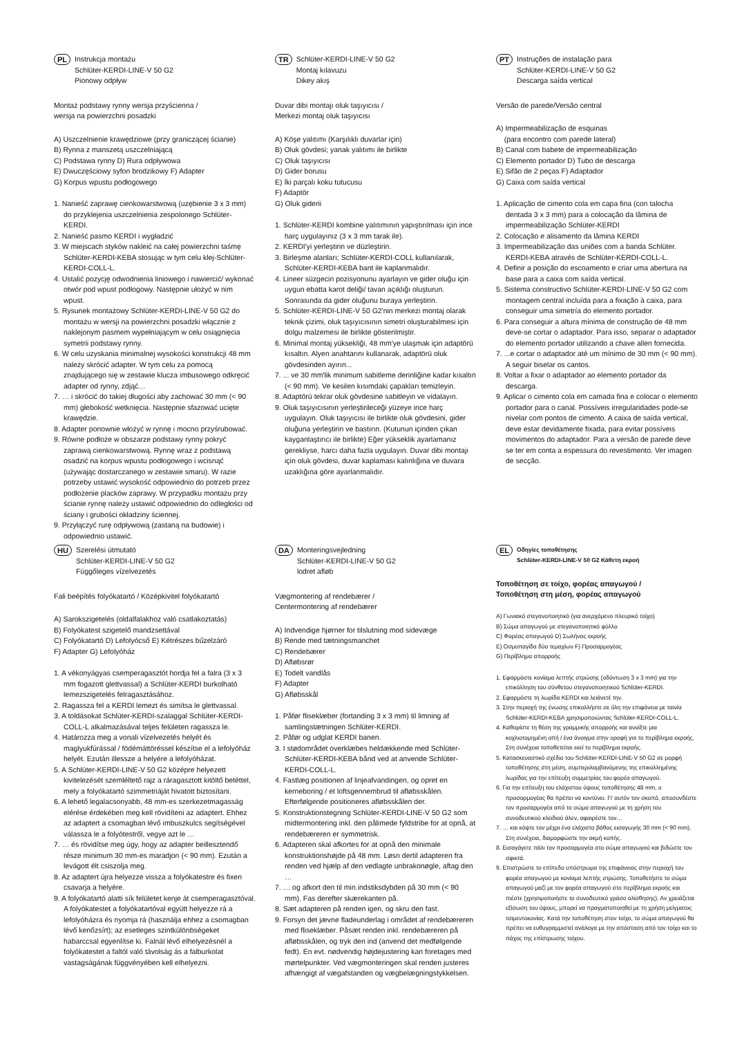PL
Instrukcja montażu
Schlüter-KERDI-LINE-V 50 G2
Pionowy odpływ
Montaż podstawy rynny wersja przyścienna /
wersja na powierzchni posadzki
A) Uszczelnienie krawędziowe (przy graniczącej ścianie)
B) Rynna z manszetą uszczelniającą
C) Podstawa rynny D) Rura odpływowa
E) Dwuczęściowy syfon brodzikowy F) Adapter
G) Korpus wpustu podłogowego
1. Nanieść zaprawę cienkowarstwową (uzębienie 3 x 3 mm) do przyklejenia uszczelnienia zespolonego Schlüter-KERDI.
2. Nanieść pasmo KERDI i wygładzić
3. W miejscach styków nakleić na całej powierzchni taśmę Schlüter-KERDI-KEBA stosując w tym celu klej-Schlüter-KERDI-COLL-L.
4. Ustalić pozycję odwodnienia liniowego i nawiercić/ wykonać otwór pod wpust podłogowy. Następnie ułożyć w nim wpust.
5. Rysunek montażowy Schlüter-KERDI-LINE-V 50 G2 do montażu w wersji na powierzchni posadzki włącznie z naklejonym pasmem wypełniającym w celu osiągnięcia symetrii podstawy rynny.
6. W celu uzyskania minimalnej wysokości konstrukcji 48 mm należy skrócić adapter. W tym celu za pomocą znajdującego się w zestawie klucza imbusowego odkręcić adapter od rynny, zdjąć…
7. … i skrócić do takiej długości aby zachować 30 mm (< 90 mm) głebokość wetknięcia. Następnie sfazować ucięte krawędzie.
8. Adapter ponownie włożyć w rynnę i mocno przyśrubować.
9. Równe podłoże w obszarze podstawy rynny pokryć zaprawą cienkowarstwową. Rynnę wraz z podstawą osadzić na korpus wpustu podłogowego i wcisnąć (używając dostarczanego w zestawie smaru). W razie potrzeby ustawić wysokość odpowiednio do potrzeb przez podłożenie placków zaprawy. W przypadku montażu przy ścianie rynnę należy ustawić odpowiednio do odległości od ściany i grubości okładziny ściennej.
9. Przyłączyć rurę odpływową (zastaną na budowie) i odpowiednio ustawić.
TR
Schlüter-KERDI-LINE-V 50 G2
Montaj kılavuzu
Dikey akış
Duvar dibi montajı oluk taşıyıcısı /
Merkezi montaj oluk taşıyıcısı
A) Köşe yalıtımı (Karşılıklı duvarlar için)
B) Oluk gövdesi; yanak yalıtımı ile birlikte
C) Oluk taşıyıcısı
D) Gider borusu
E) İki parçalı koku tutucusu
F) Adaptör
G) Oluk giderii
1. Schlüter-KERDI kombine yalıtımının yapıştırılması için ince harç uygulayınız (3 x 3 mm tarak ile).
2. KERDI'yi yerleştirin ve düzleştirin.
3. Birleşme alanları; Schlüter-KERDI-COLL kullanılarak, Schlüter-KERDI-KEBA bant ile kaplanmalıdır.
4. Lineer süzgecin pozisyonunu ayarlayın ve gider oluğu için uygun ebatta karot deliği/ tavan açıklığı oluşturun. Sonrasında da gider oluğunu buraya yerleştirin.
5. Schlüter-KERDI-LINE-V 50 G2'nin merkezi montaj olarak teknik çizimi, oluk taşıyıcısının simetri oluşturabilmesi için dolgu malzemesi ile birlikte gösterilmiştir.
6. Minimal montaj yüksekliği, 48 mm'ye ulaşmak için adaptörü kısaltın. Alyen anahtarını kullanarak, adaptörü oluk gövdesinden ayırın...
7. ... ve 30 mm'lik minimum sabitleme derinliğine kadar kısaltın (< 90 mm). Ve kesilen kısımdaki çapakları temizleyin.
8. Adaptörü tekrar oluk gövdesine sabitleyin ve vidalayın.
9. Oluk taşıyıcısının yerleştirileceği yüzeye ince harç uygulayın. Oluk taşıyıcısı ile birlikte oluk gövdesini, gider oluğuna yerleştirin ve bastırın. (Kutunun içinden çıkan kayganlaştırıcı ile birlikte) Eğer yükseklik ayarlamanız gerekliyse, harcı daha fazla uygulayın. Duvar dibi montajı için oluk gövdesi, duvar kaplaması kalınlığına ve duvara uzaklığına göre ayarlanmalıdır.
PT
Instruções de instalação para
Schlüter-KERDI-LINE-V 50 G2
Descarga saída vertical
Versão de parede/Versão central
A) Impermeabilização de esquinas
(para encontro com parede lateral)
B) Canal com babete de impermeabilização
C) Elemento portador D) Tubo de descarga
E) Sifão de 2 peças F) Adaptador
G) Caixa com saída vertical
1. Aplicação de cimento cola em capa fina (con talocha dentada 3 x 3 mm) para a colocação da lâmina de impermeabilização Schlüter-KERDI
2. Colocação e alisamento da lâmina KERDI
3. Impermeabilização das uniões com a banda Schlüter. KERDI-KEBA através de Schlüter-KERDI-COLL-L.
4. Definir a posição do escoamento e criar uma abertura na base para a caixa com saída vertical.
5. Sistema constructivo Schlüter-KERDI-LINE-V 50 G2 com montagem central incluída para a fixação à caixa, para conseguir uma simetría do elemento portador.
6. Para conseguir a altura mínima de construção de 48 mm deve-se cortar o adaptador. Para isso, separar o adaptador do elemento portador utilizando a chave allen fornecida.
7. ...e cortar o adaptador até um mínimo de 30 mm (< 90 mm). A seguir biselar os cantos.
8. Voltar a fixar o adaptador ao elemento portador da descarga.
9. Aplicar o cimento cola em camada fina e colocar o elemento portador para o canal. Possíveis irregularidades pode-se nivelar com pontos de cimento. A caixa de saída vertical, deve estar devidamente fixada, para evitar possíveis movimentos do adaptador. Para a versão de parede deve se ter em conta a espessura do revestimento. Ver imagen de secção.
HU
Szerelési útmutató
Schlüter-KERDI-LINE-V 50 G2
Függőleges vízelvezetés
Fali beépítés folyókatartó / Középkivitel folyókatartó
A) Sarokszigetelés (oldalfalakhoz való csatlakoztatás)
B) Folyókatest szigetelő mandzsettával
C) Folyókatartó D) Lefolyócső E) Kétrészes bűzelzáró
F) Adapter G) Lefolyóház
1. A vékonyágyas csemperagasztót hordja fel a falra (3 x 3 mm fogazott glettvassal) a Schlüter-KERDI burkolható lemezszigetelés felragasztásához.
2. Ragassza fel a KERDI lemezt és simítsa le glettvassal.
3. A toldásokat Schlüter-KERDI-szalaggal Schlüter-KERDI-COLL-L alkalmazásával teljes felületen ragassza le.
4. Határozza meg a vonali vízelvezetés helyét és maglyukfúrással / födémáttöréssel készítse el a lefolyóház helyét. Ezután illessze a helyére a lefolyóházat.
5. A Schlüter-KERDI-LINE-V 50 G2 középre helyezett kivitelezését szemléltető rajz a ráragasztott kitöltő betéttel, mely a folyókatartó szimmetriáját hivatott biztosítani.
6. A lehető legalacsonyabb, 48 mm-es szerkezetmagasság elérése érdekében meg kell rövidíteni az adaptert. Ehhez az adaptert a csomagban lévő imbuszkulcs segítségével válassza le a folyótestről, vegye azt le …
7. … és rövidítse meg úgy, hogy az adapter beillesztendő része minimum 30 mm-es maradjon (< 90 mm). Ezután a levágott élt csiszolja meg.
8. Az adaptert újra helyezze vissza a folyókatestre és fixen csavarja a helyére.
9. A folyókatartó alatti sík felületet kenje át csemperagasztóval. A folyókatestet a folyókatartóval együtt helyezze rá a lefolyóházra és nyomja rá (használja ehhez a csomagban lévő kenőzsírt); az esetleges szintkülönbségeket habarccsal egyenlítse ki. Falnál lévő elhelyezésnél a folyókatestet a faltól való távolság ás a falburkolat vastagságának függvényében kell elhelyezni.
DA
Monteringsvejledning
Schlüter-KERDI-LINE-V 50 G2
lodret afløb
Vægmontering af rendebærer /
Centermontering af rendebærer
A) Indvendige hjørner for tilslutning mod sidevæge
B) Rende med tætningsmanchet
C) Rendebærer
D) Afløbsrør
E) Todelt vandlås
F) Adapter
G) Afløbsskål
1. Påfør fliseklæber (fortanding 3 x 3 mm) til limning af samlingstætningen Schlüter-KERDI.
2. Påfør og udglat KERDI banen.
3. I stødområdet overklæbes heldækkende med Schlüter-Schlüter-KERDI-KEBA bånd ved at anvende Schlüter-KERDI-COLL-L.
4. Fastlæg positionen af linjeafvandingen, og opret en kerneboring / et loftsgennembrud til afløbsskålen. Efterfølgende positioneres afløbsskålen der.
5. Konstruktionstegning Schlüter-KERDI-LINE-V 50 G2 som midtermontering inkl. den pålimede fyldstribe for at opnå, at rendebæreren er symmetrisk.
6. Adapteren skal afkortes for at opnå den minimale konstruktionshøjde på 48 mm. Løsn dertil adapteren fra renden ved hjælp af den vedlagte unbrakonøgle, aftag den …
7. … og afkort den til min.indstiksdybden på 30 mm (< 90 mm). Fas derefter skærekanten på.
8. Sæt adapteren på renden igen, og skru den fast.
9. Forsyn det jævne fladeunderlag i området af rendebæreren med fliseklæber. Påsæt renden inkl. rendebæreren på afløbsskålen, og tryk den ind (anvend det medfølgende fedt). En evt. nødvendig højdejustering kan foretages med mørtelpunkter. Ved vægmonteringen skal renden justeres afhængigt af vægafstanden og vægbelægningstykkelsen.
EL
Οδηγίες τοποθέτησης
Schlüter-KERDI-LINE-V 50 G2 Κάθετη εκροή
Τοποθέτηση σε τοίχο, φορέας απαγωγού /
Τοποθέτηση στη μέση, φορέας απαγωγού
A) Γωνιακό στεγανοποιητικό (για ανερχόμενο πλευρικό τοίχο)
B) Σώμα απαγωγού με στεγανοποιητικό φύλλο
C) Φορέας απαγωγού D) Σωλήνας εκροής
E) Οσμοπαγίδα δύο τεμαχίων F) Προσαρμογέας
G) Περίβλημα απορροής
1. Εφαρμόστε κονίαμα λεπτής στρώσης (οδόντωση 3 x 3 mm) για την επικόλληση του σύνθετου στεγανοποιητικού Schlüter-KERDI.
2. Εφαρμόστε τη λωρίδα KERDI και λειάνετέ την.
3. Στην περιοχή της ένωσης επικολλήστε σε όλη την επιφάνεια με ταινία Schlüter-KERDI-KEBA χρησιμοποιώντας Schlüter-KERDI-COLL-L.
4. Καθορίστε τη θέση της γραμμικής απορροής και ανοίξτε μια κοχλιοτομημένη οπή / ένα άνοιγμα στην οροφή για το περίβλημα εκροής. Στη συνέχεια τοποθετείται εκεί το περίβλημα εκροής.
5. Κατασκευαστικό σχέδιο του Schlüter-KERDI-LINE-V 50 G2 σε μορφή τοποθέτησης στη μέση, συμπεριλαμβανόμενης της επικολλημένης λωρίδας για την επίτευξη συμμετρίας του φορέα απαγωγού.
6. Για την επίτευξη του ελάχιστου ύψους τοποθέτησης 48 mm, ο προσαρμογέας θα πρέπει να κοντύνει. Γι' αυτόν τον σκοπό, αποσυνδέστε τον προσαρμογέα από το σώμα απαγωγού με τη χρήση του συνοδευτικού κλειδιού άλεν, αφαιρέστε τον…
7. … και κόψτε τον μέχρι ένα ελάχιστο βάθος εισαγωγής 30 mm (< 90 mm). Στη συνέχεια, διαμορφώστε την ακμή κοπής.
8. Εισαγάγετε πάλι τον προσαρμογέα στο σώμα απαγωγού και βιδώστε τον σφικτά.
9. Επιστρώστε το επίπεδο υπόστρωμα της επιφάνειας στην περιοχή του φορέα απαγωγού με κονίαμα λεπτής στρώσης. Τοποθετήστε το σώμα απαγωγού μαζί με τον φορέα απαγωγού στο περίβλημα εκροής και πιέστε (χρησιμοποιήστε το συνοδευτικό γράσο ολίσθησης). Αν χρειάζεται εξίσωση του ύψους, μπορεί να πραγματοποιηθεί με τη χρήση μείγματος τσιμεντοκονίας. Κατά την τοποθέτηση στον τοίχο, το σώμα απαγωγού θα πρέπει να ευθυγραμμιστεί ανάλογα με την απόσταση από τον τοίχο και το πάχος της επίστρωσης τοίχου.